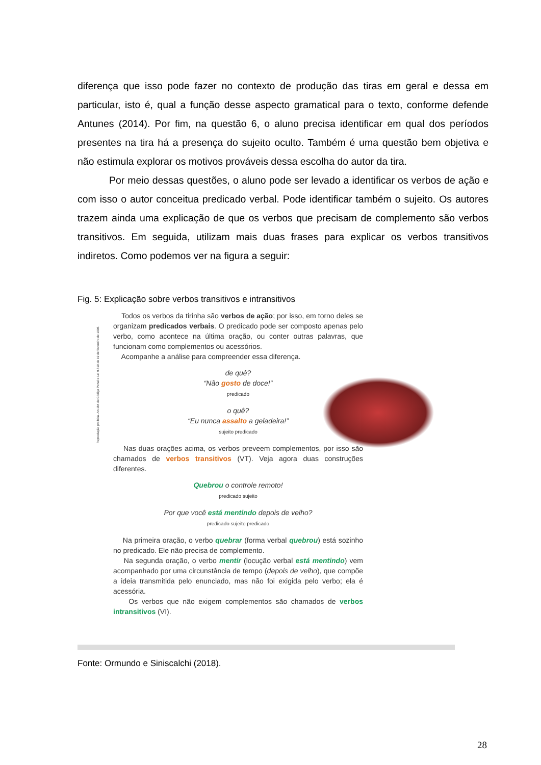diferença que isso pode fazer no contexto de produção das tiras em geral e dessa em particular, isto é, qual a função desse aspecto gramatical para o texto, conforme defende Antunes (2014). Por fim, na questão 6, o aluno precisa identificar em qual dos períodos presentes na tira há a presença do sujeito oculto. Também é uma questão bem objetiva e não estimula explorar os motivos prováveis dessa escolha do autor da tira.
Por meio dessas questões, o aluno pode ser levado a identificar os verbos de ação e com isso o autor conceitua predicado verbal. Pode identificar também o sujeito. Os autores trazem ainda uma explicação de que os verbos que precisam de complemento são verbos transitivos. Em seguida, utilizam mais duas frases para explicar os verbos transitivos indiretos. Como podemos ver na figura a seguir:
Fig. 5: Explicação sobre verbos transitivos e intransitivos
Reprodução proibida. Art.184 do Código Penal e Lei 9.610 de 19 de fevereiro de 1998.
Todos os verbos da tirinha são verbos de ação; por isso, em torno deles se organizam predicados verbais. O predicado pode ser composto apenas pelo verbo, como acontece na última oração, ou conter outras palavras, que funcionam como complementos ou acessórios.
Acompanhe a análise para compreender essa diferença.
de quê?
“Não gosto de doce!”
predicado
o quê?
“Eu nunca assalto a geladeira!”
sujeito predicado
Nas duas orações acima, os verbos preveem complementos, por isso são chamados de verbos transitivos (VT). Veja agora duas construções diferentes.
Quebrou o controle remoto!
predicado sujeito
Por que você está mentindo depois de velho?
predicado sujeito predicado
Na primeira oração, o verbo quebrar (forma verbal quebrou) está sozinho no predicado. Ele não precisa de complemento.
Na segunda oração, o verbo mentir (locução verbal está mentindo) vem acompanhado por uma circunstância de tempo (depois de velho), que compõe a ideia transmitida pelo enunciado, mas não foi exigida pelo verbo; ela é acessória.
Os verbos que não exigem complementos são chamados de verbos intransitivos (VI).
Fonte: Ormundo e Siniscalchi (2018).
28